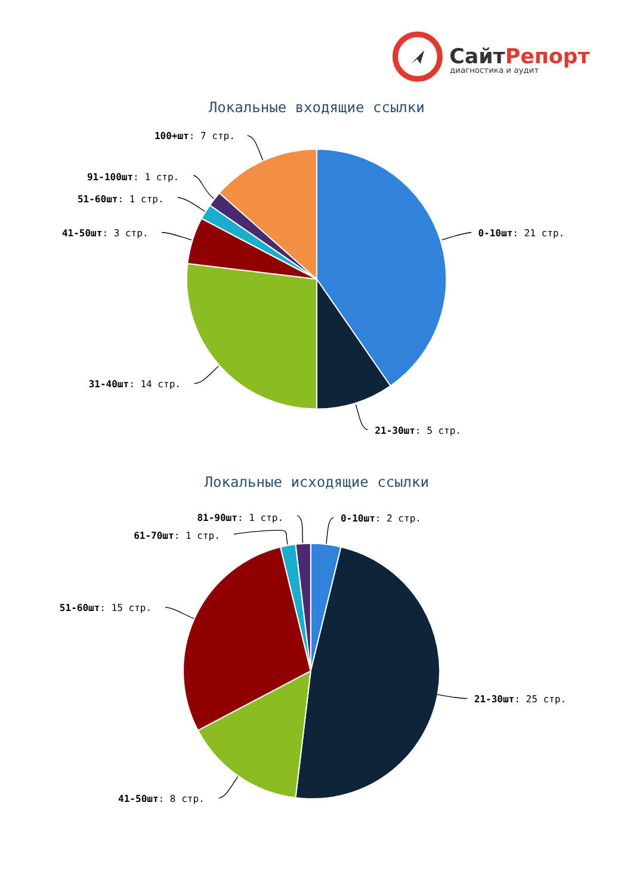СайтРепорт
диагностика и аудит
Локальные входящие ссылки
0-10шт: 21 стр.
21-30шт: 5 стр.
31-40шт: 14 стр.
41-50шт: 3 стр.
51-60шт: 1 стр.
91-100шт: 1 стр.
100+шт: 7 стр.
Локальные исходящие ссылки
0-10шт: 2 стр.
21-30шт: 25 стр.
41-50шт: 8 стр.
51-60шт: 15 стр.
61-70шт: 1 стр.
81-90шт: 1 стр.